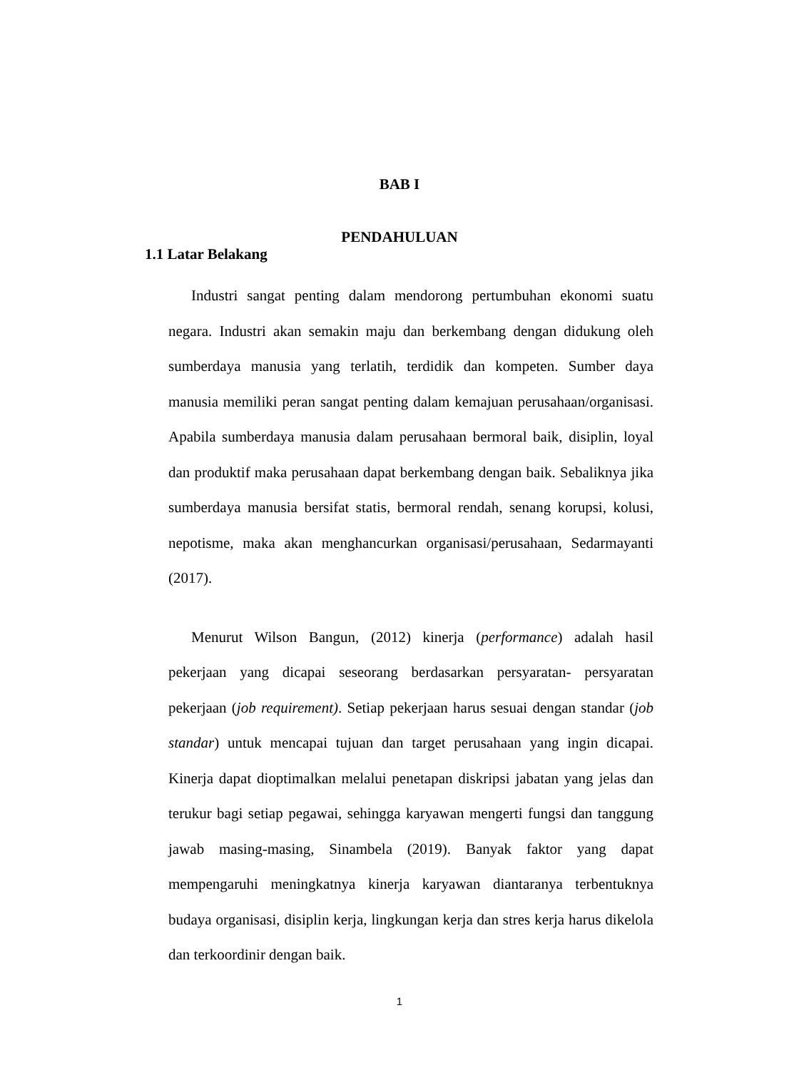BAB I
PENDAHULUAN
1.1 Latar Belakang
Industri sangat penting dalam mendorong pertumbuhan ekonomi suatu negara. Industri akan semakin maju dan berkembang dengan didukung oleh sumberdaya manusia yang terlatih, terdidik dan kompeten. Sumber daya manusia memiliki peran sangat penting dalam kemajuan perusahaan/organisasi. Apabila sumberdaya manusia dalam perusahaan bermoral baik, disiplin, loyal dan produktif maka perusahaan dapat berkembang dengan baik. Sebaliknya jika sumberdaya manusia bersifat statis, bermoral rendah, senang korupsi, kolusi, nepotisme, maka akan menghancurkan organisasi/perusahaan, Sedarmayanti (2017).
Menurut Wilson Bangun, (2012) kinerja (performance) adalah hasil pekerjaan yang dicapai seseorang berdasarkan persyaratan- persyaratan pekerjaan (job requirement). Setiap pekerjaan harus sesuai dengan standar (job standar) untuk mencapai tujuan dan target perusahaan yang ingin dicapai. Kinerja dapat dioptimalkan melalui penetapan diskripsi jabatan yang jelas dan terukur bagi setiap pegawai, sehingga karyawan mengerti fungsi dan tanggung jawab masing-masing, Sinambela (2019). Banyak faktor yang dapat mempengaruhi meningkatnya kinerja karyawan diantaranya terbentuknya budaya organisasi, disiplin kerja, lingkungan kerja dan stres kerja harus dikelola dan terkoordinir dengan baik.
1